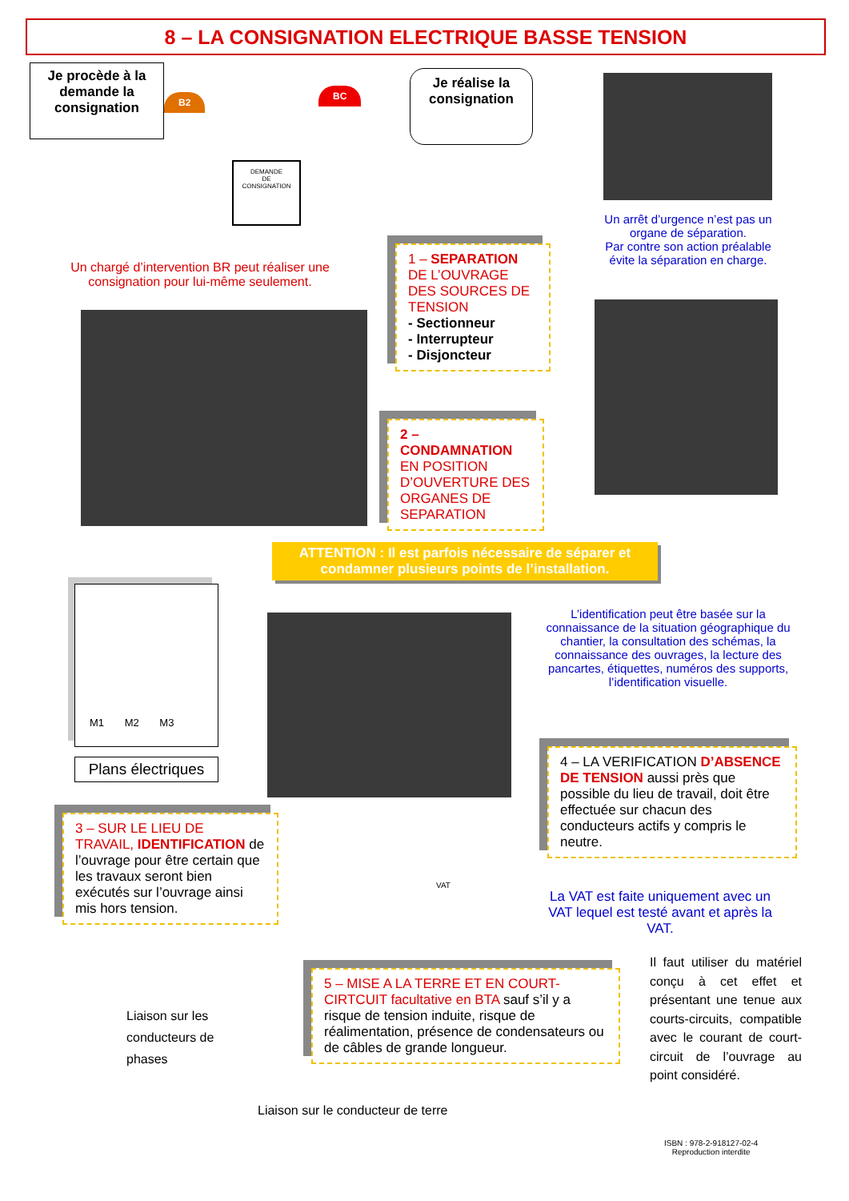8 – LA CONSIGNATION ELECTRIQUE BASSE TENSION
Je procède à la demande la consignation
Je réalise la consignation
DEMANDE
DE
CONSIGNATION
B2
BC
Un arrêt d’urgence n’est pas un organe de séparation.
Par contre son action préalable évite la séparation en charge.
Un chargé d’intervention BR peut réaliser une consignation pour lui-même seulement.
1 – SEPARATION DE L’OUVRAGE DES SOURCES DE TENSION
- Sectionneur
- Interrupteur
- Disjoncteur
2 – CONDAMNATION EN POSITION D’OUVERTURE DES ORGANES DE SEPARATION
ATTENTION : Il est parfois nécessaire de séparer et condamner plusieurs points de l’installation.
M1 M2 M3
Plans électriques
L’identification peut être basée sur la connaissance de la situation géographique du chantier, la consultation des schémas, la connaissance des ouvrages, la lecture des pancartes, étiquettes, numéros des supports, l’identification visuelle.
4 – LA VERIFICATION D’ABSENCE DE TENSION aussi près que possible du lieu de travail, doit être effectuée sur chacun des conducteurs actifs y compris le neutre.
3 – SUR LE LIEU DE TRAVAIL, IDENTIFICATION de l’ouvrage pour être certain que les travaux seront bien exécutés sur l’ouvrage ainsi mis hors tension.
VAT
La VAT est faite uniquement avec un VAT lequel est testé avant et après la VAT.
Liaison sur les
conducteurs de
phases
5 – MISE A LA TERRE ET EN COURT-CIRTCUIT facultative en BTA sauf s’il y a risque de tension induite, risque de réalimentation, présence de condensateurs ou de câbles de grande longueur.
Il faut utiliser du matériel conçu à cet effet et présentant une tenue aux courts-circuits, compatible avec le courant de court-circuit de l’ouvrage au point considéré.
Liaison sur le conducteur de terre
ISBN : 978-2-918127-02-4
Reproduction interdite